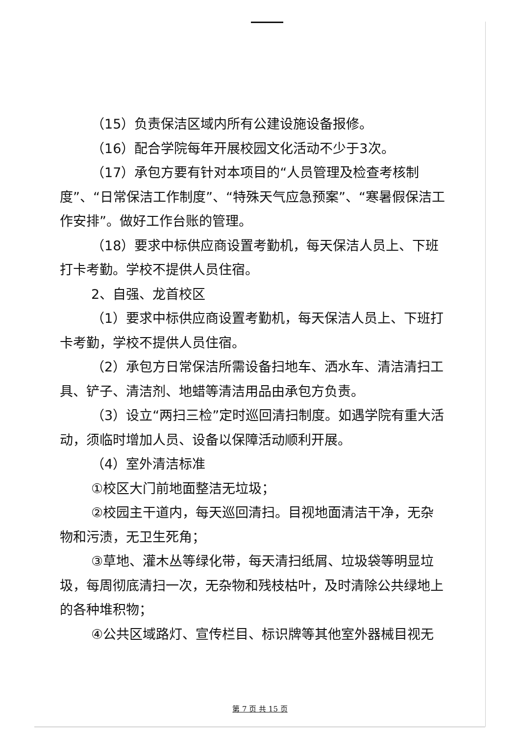（15）负责保洁区域内所有公建设施设备报修。
（16）配合学院每年开展校园文化活动不少于3次。
（17）承包方要有针对本项目的“人员管理及检查考核制度”、“日常保洁工作制度”、“特殊天气应急预案”、“寒暑假保洁工作安排”。做好工作台账的管理。
（18）要求中标供应商设置考勤机，每天保洁人员上、下班打卡考勤。学校不提供人员住宿。
2、自强、龙首校区
（1）要求中标供应商设置考勤机，每天保洁人员上、下班打卡考勤，学校不提供人员住宿。
（2）承包方日常保洁所需设备扫地车、洒水车、清洁清扫工具、铲子、清洁剂、地蜡等清洁用品由承包方负责。
（3）设立“两扫三检”定时巡回清扫制度。如遇学院有重大活动，须临时增加人员、设备以保障活动顺利开展。
（4）室外清洁标准
①校区大门前地面整洁无垃圾；
②校园主干道内，每天巡回清扫。目视地面清洁干净，无杂物和污渍，无卫生死角；
③草地、灌木丛等绿化带，每天清扫纸屑、垃圾袋等明显垃圾，每周彻底清扫一次，无杂物和残枝枯叶，及时清除公共绿地上的各种堆积物；
④公共区域路灯、宣传栏目、标识牌等其他室外器械目视无
第 7 页 共 15 页